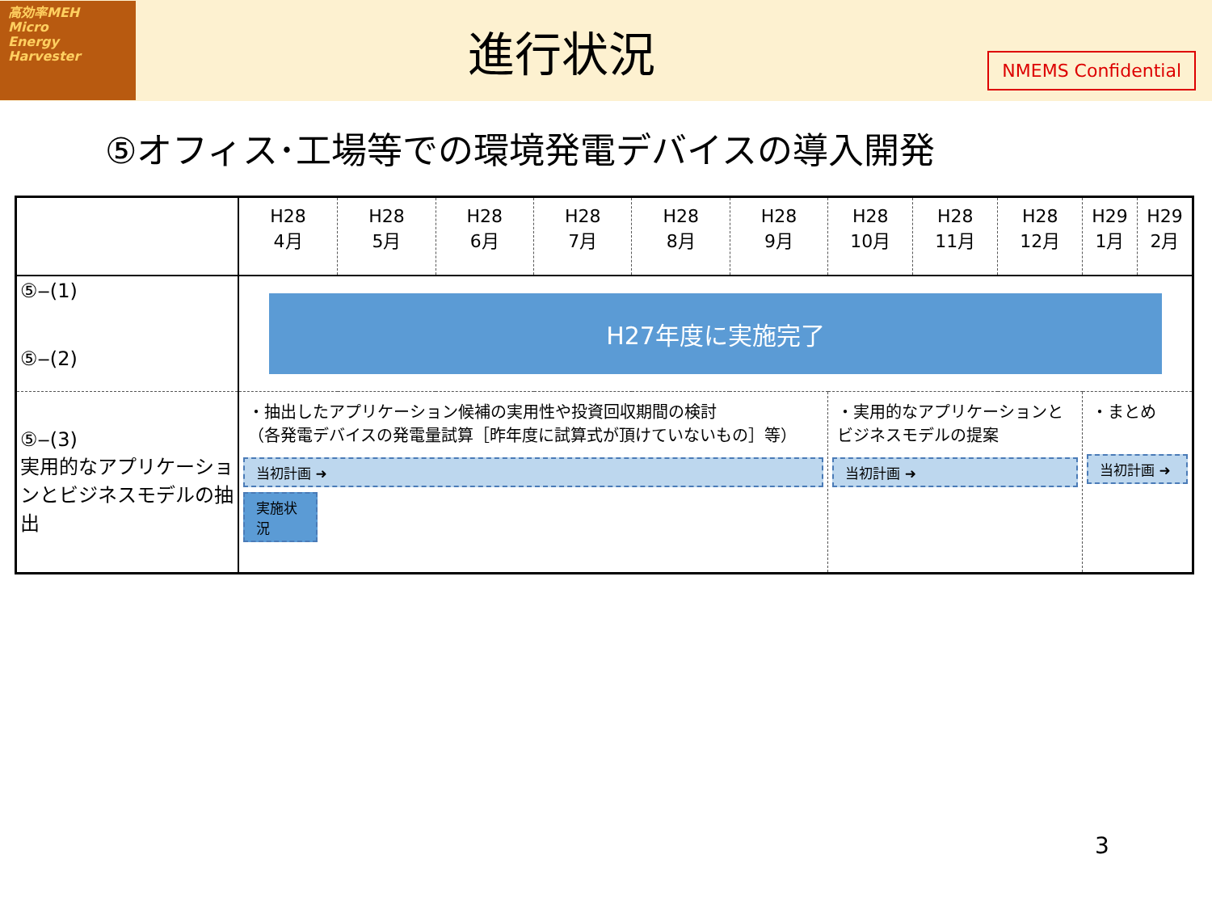高効率MEH
Micro
Energy
Harvester
進行状況
NMEMS Confidential
⑤オフィス･工場等での環境発電デバイスの導入開発
| | H28 4月 | H28 5月 | H28 6月 | H28 7月 | H28 8月 | H28 9月 | H28 10月 | H28 11月 | H28 12月 | H29 1月 | H29 2月 |
| --- | --- | --- | --- | --- | --- | --- | --- | --- | --- | --- | --- |
| ⑤‒(1) ⑤‒(2) | H27年度に実施完了 | | | | | | | | | | |
| ⑤‒(3) 実用的なアプリケーションとビジネスモデルの抽出 | ・抽出したアプリケーション候補の実用性や投資回収期間の検討 （各発電デバイスの発電量試算［昨年度に試算式が頂けていないもの］等） 当初計画 ➜ 実施状況 | | | | | | ・実用的なアプリケーションと ビジネスモデルの提案 当初計画 ➜ | | | ・まとめ 当初計画 ➜ | |
3